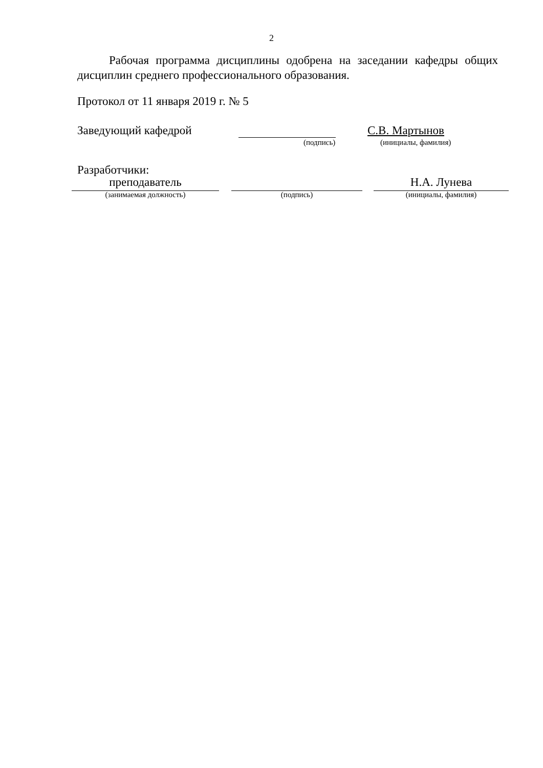2
Рабочая программа дисциплины одобрена на заседании кафедры общих дисциплин среднего профессионального образования.
Протокол от 11 января 2019 г. № 5
Заведующий кафедрой
С.В. Мартынов
(подпись)
(инициалы, фамилия)
Разработчики:
преподаватель Н.А. Лунева
(занимаемая должность) (подпись) (инициалы, фамилия)